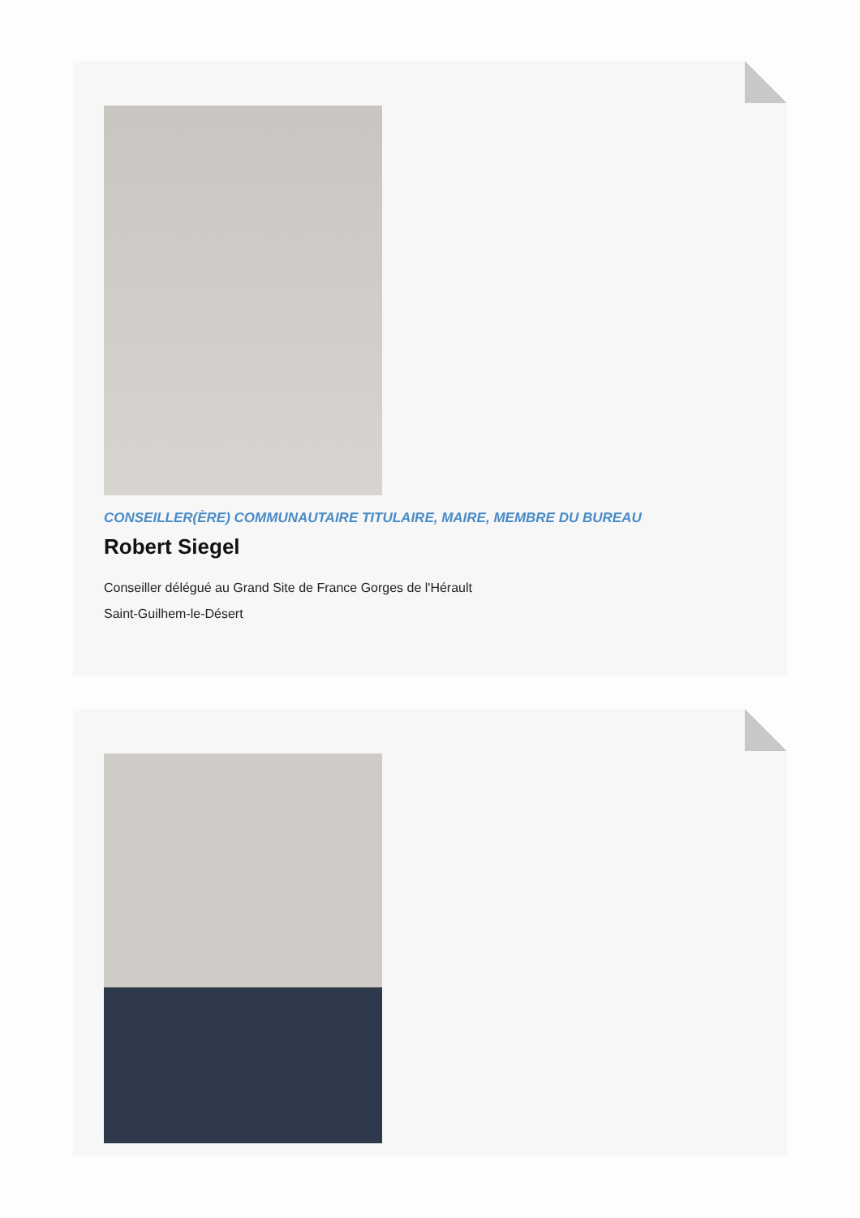CONSEILLER(ÈRE) COMMUNAUTAIRE TITULAIRE, MAIRE, MEMBRE DU BUREAU
Robert Siegel
Conseiller délégué au Grand Site de France Gorges de l'Hérault
Saint-Guilhem-le-Désert